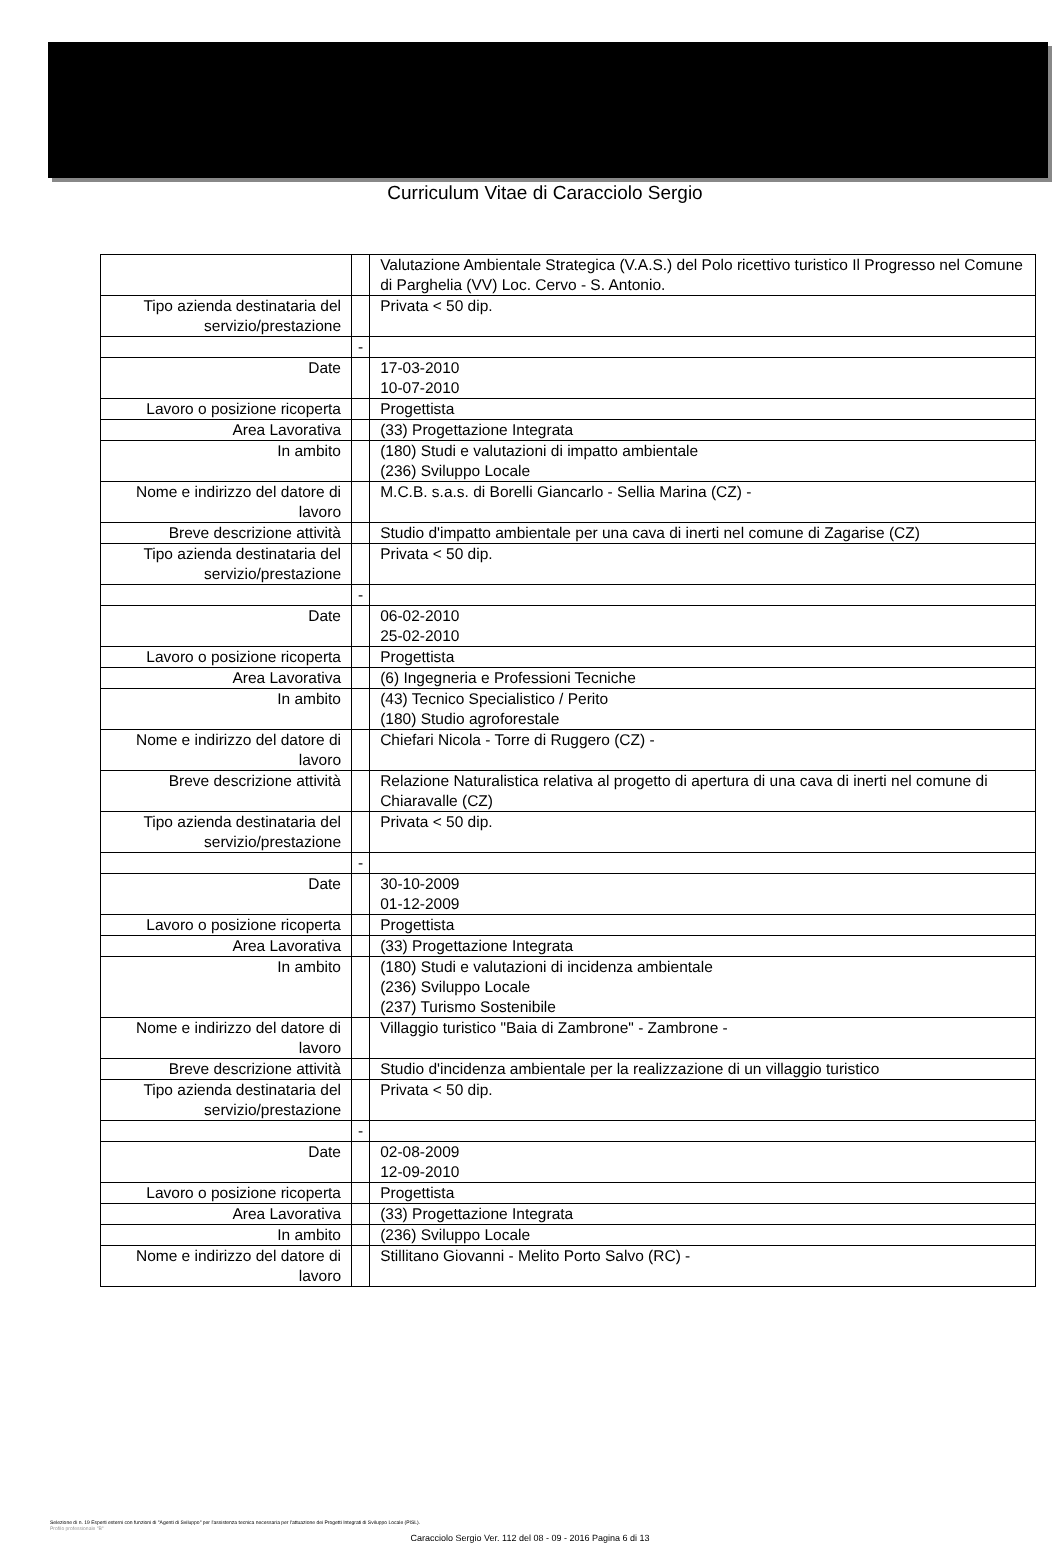Curriculum Vitae di Caracciolo Sergio
| | | Valutazione Ambientale Strategica (V.A.S.) del Polo ricettivo turistico Il Progresso nel Comune di Parghelia (VV) Loc. Cervo - S. Antonio. |
| Tipo azienda destinataria del servizio/prestazione | | Privata < 50 dip. |
| | - | |
| Date | | 17-03-2010 10-07-2010 |
| Lavoro o posizione ricoperta | | Progettista |
| Area Lavorativa | | (33) Progettazione Integrata |
| In ambito | | (180) Studi e valutazioni di impatto ambientale (236) Sviluppo Locale |
| Nome e indirizzo del datore di lavoro | | M.C.B. s.a.s. di Borelli Giancarlo - Sellia Marina (CZ) - |
| Breve descrizione attività | | Studio d'impatto ambientale per una cava di inerti nel comune di Zagarise (CZ) |
| Tipo azienda destinataria del servizio/prestazione | | Privata < 50 dip. |
| | - | |
| Date | | 06-02-2010 25-02-2010 |
| Lavoro o posizione ricoperta | | Progettista |
| Area Lavorativa | | (6) Ingegneria e Professioni Tecniche |
| In ambito | | (43) Tecnico Specialistico / Perito (180) Studio agroforestale |
| Nome e indirizzo del datore di lavoro | | Chiefari Nicola - Torre di Ruggero (CZ) - |
| Breve descrizione attività | | Relazione Naturalistica relativa al progetto di apertura di una cava di inerti nel comune di Chiaravalle (CZ) |
| Tipo azienda destinataria del servizio/prestazione | | Privata < 50 dip. |
| | - | |
| Date | | 30-10-2009 01-12-2009 |
| Lavoro o posizione ricoperta | | Progettista |
| Area Lavorativa | | (33) Progettazione Integrata |
| In ambito | | (180) Studi e valutazioni di incidenza ambientale (236) Sviluppo Locale (237) Turismo Sostenibile |
| Nome e indirizzo del datore di lavoro | | Villaggio turistico "Baia di Zambrone" - Zambrone - |
| Breve descrizione attività | | Studio d'incidenza ambientale per la realizzazione di un villaggio turistico |
| Tipo azienda destinataria del servizio/prestazione | | Privata < 50 dip. |
| | - | |
| Date | | 02-08-2009 12-09-2010 |
| Lavoro o posizione ricoperta | | Progettista |
| Area Lavorativa | | (33) Progettazione Integrata |
| In ambito | | (236) Sviluppo Locale |
| Nome e indirizzo del datore di lavoro | | Stillitano Giovanni - Melito Porto Salvo (RC) - |
Selezione di n. 19 Esperti esterni con funzioni di "Agenti di Sviluppo" per l'assistenza tecnica necessaria per l'attuazione dei Progetti Integrati di Sviluppo Locale (PISL).
Profilo professionale "B"
Caracciolo Sergio Ver. 112 del 08 - 09 - 2016 Pagina 6 di 13